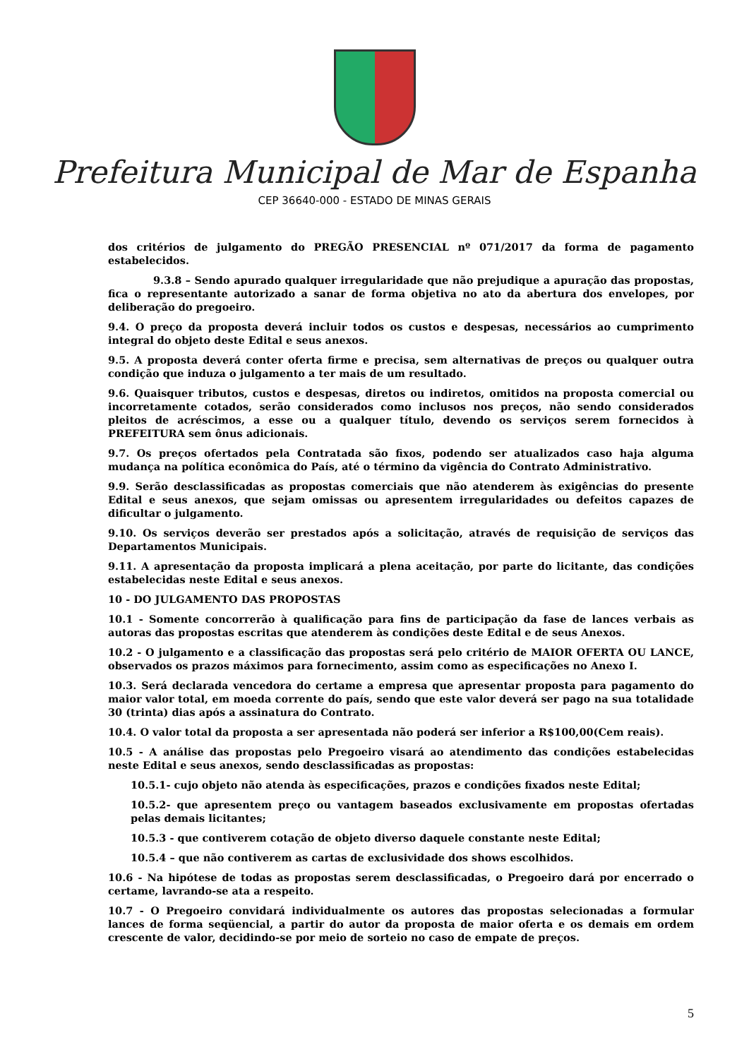Prefeitura Municipal de Mar de Espanha
CEP 36640-000 - ESTADO DE MINAS GERAIS
dos critérios de julgamento do PREGÃO PRESENCIAL nº 071/2017 da forma de pagamento estabelecidos.
9.3.8 – Sendo apurado qualquer irregularidade que não prejudique a apuração das propostas, fica o representante autorizado a sanar de forma objetiva no ato da abertura dos envelopes, por deliberação do pregoeiro.
9.4. O preço da proposta deverá incluir todos os custos e despesas, necessários ao cumprimento integral do objeto deste Edital e seus anexos.
9.5. A proposta deverá conter oferta firme e precisa, sem alternativas de preços ou qualquer outra condição que induza o julgamento a ter mais de um resultado.
9.6. Quaisquer tributos, custos e despesas, diretos ou indiretos, omitidos na proposta comercial ou incorretamente cotados, serão considerados como inclusos nos preços, não sendo considerados pleitos de acréscimos, a esse ou a qualquer título, devendo os serviços serem fornecidos à PREFEITURA sem ônus adicionais.
9.7. Os preços ofertados pela Contratada são fixos, podendo ser atualizados caso haja alguma mudança na política econômica do País, até o término da vigência do Contrato Administrativo.
9.9. Serão desclassificadas as propostas comerciais que não atenderem às exigências do presente Edital e seus anexos, que sejam omissas ou apresentem irregularidades ou defeitos capazes de dificultar o julgamento.
9.10. Os serviços deverão ser prestados após a solicitação, através de requisição de serviços das Departamentos Municipais.
9.11. A apresentação da proposta implicará a plena aceitação, por parte do licitante, das condições estabelecidas neste Edital e seus anexos.
10 - DO JULGAMENTO DAS PROPOSTAS
10.1 - Somente concorrerão à qualificação para fins de participação da fase de lances verbais as autoras das propostas escritas que atenderem às condições deste Edital e de seus Anexos.
10.2 - O julgamento e a classificação das propostas será pelo critério de MAIOR OFERTA OU LANCE, observados os prazos máximos para fornecimento, assim como as especificações no Anexo I.
10.3. Será declarada vencedora do certame a empresa que apresentar proposta para pagamento do maior valor total, em moeda corrente do país, sendo que este valor deverá ser pago na sua totalidade 30 (trinta) dias após a assinatura do Contrato.
10.4. O valor total da proposta a ser apresentada não poderá ser inferior a R$100,00(Cem reais).
10.5 - A análise das propostas pelo Pregoeiro visará ao atendimento das condições estabelecidas neste Edital e seus anexos, sendo desclassificadas as propostas:
10.5.1- cujo objeto não atenda às especificações, prazos e condições fixados neste Edital;
10.5.2- que apresentem preço ou vantagem baseados exclusivamente em propostas ofertadas pelas demais licitantes;
10.5.3 - que contiverem cotação de objeto diverso daquele constante neste Edital;
10.5.4 – que não contiverem as cartas de exclusividade dos shows escolhidos.
10.6 - Na hipótese de todas as propostas serem desclassificadas, o Pregoeiro dará por encerrado o certame, lavrando-se ata a respeito.
10.7 - O Pregoeiro convidará individualmente os autores das propostas selecionadas a formular lances de forma seqüencial, a partir do autor da proposta de maior oferta e os demais em ordem crescente de valor, decidindo-se por meio de sorteio no caso de empate de preços.
5